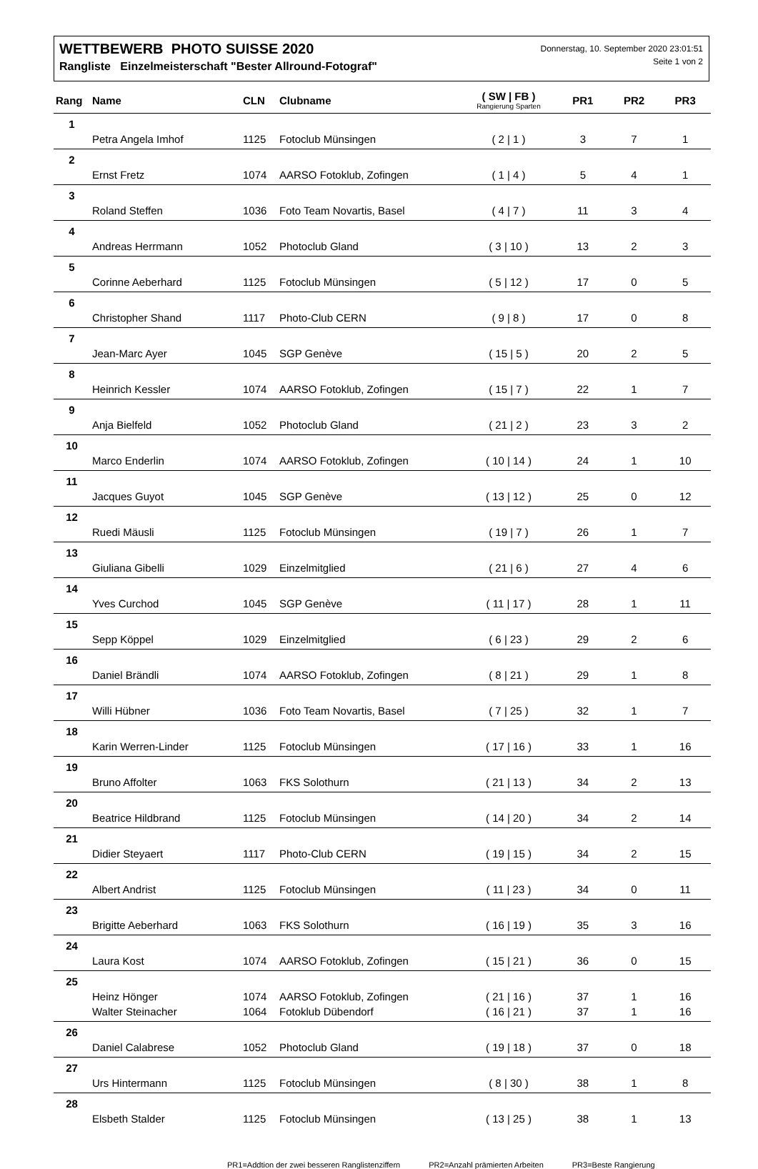WETTBEWERB PHOTO SUISSE 2020
Rangliste Einzelmeisterschaft "Bester Allround-Fotograf"
Donnerstag, 10. September 2020 23:01:51
Seite 1 von 2
| Rang | Name | CLN | Clubname | ( SW / FB ) Rangierung Sparten | PR1 | PR2 | PR3 |
| --- | --- | --- | --- | --- | --- | --- | --- |
| 1 | | | | | | | |
| | Petra Angela Imhof | 1125 | Fotoclub Münsingen | ( 2 / 1 ) | 3 | 7 | 1 |
| 2 | | | | | | | |
| | Ernst Fretz | 1074 | AARSO Fotoklub, Zofingen | ( 1 / 4 ) | 5 | 4 | 1 |
| 3 | | | | | | | |
| | Roland Steffen | 1036 | Foto Team Novartis, Basel | ( 4 / 7 ) | 11 | 3 | 4 |
| 4 | | | | | | | |
| | Andreas Herrmann | 1052 | Photoclub Gland | ( 3 / 10 ) | 13 | 2 | 3 |
| 5 | | | | | | | |
| | Corinne Aeberhard | 1125 | Fotoclub Münsingen | ( 5 / 12 ) | 17 | 0 | 5 |
| 6 | | | | | | | |
| | Christopher Shand | 1117 | Photo-Club CERN | ( 9 / 8 ) | 17 | 0 | 8 |
| 7 | | | | | | | |
| | Jean-Marc Ayer | 1045 | SGP Genève | ( 15 / 5 ) | 20 | 2 | 5 |
| 8 | | | | | | | |
| | Heinrich Kessler | 1074 | AARSO Fotoklub, Zofingen | ( 15 / 7 ) | 22 | 1 | 7 |
| 9 | | | | | | | |
| | Anja Bielfeld | 1052 | Photoclub Gland | ( 21 / 2 ) | 23 | 3 | 2 |
| 10 | | | | | | | |
| | Marco Enderlin | 1074 | AARSO Fotoklub, Zofingen | ( 10 / 14 ) | 24 | 1 | 10 |
| 11 | | | | | | | |
| | Jacques Guyot | 1045 | SGP Genève | ( 13 / 12 ) | 25 | 0 | 12 |
| 12 | | | | | | | |
| | Ruedi Mäusli | 1125 | Fotoclub Münsingen | ( 19 / 7 ) | 26 | 1 | 7 |
| 13 | | | | | | | |
| | Giuliana Gibelli | 1029 | Einzelmitglied | ( 21 / 6 ) | 27 | 4 | 6 |
| 14 | | | | | | | |
| | Yves Curchod | 1045 | SGP Genève | ( 11 / 17 ) | 28 | 1 | 11 |
| 15 | | | | | | | |
| | Sepp Köppel | 1029 | Einzelmitglied | ( 6 / 23 ) | 29 | 2 | 6 |
| 16 | | | | | | | |
| | Daniel Brändli | 1074 | AARSO Fotoklub, Zofingen | ( 8 / 21 ) | 29 | 1 | 8 |
| 17 | | | | | | | |
| | Willi Hübner | 1036 | Foto Team Novartis, Basel | ( 7 / 25 ) | 32 | 1 | 7 |
| 18 | | | | | | | |
| | Karin Werren-Linder | 1125 | Fotoclub Münsingen | ( 17 / 16 ) | 33 | 1 | 16 |
| 19 | | | | | | | |
| | Bruno Affolter | 1063 | FKS Solothurn | ( 21 / 13 ) | 34 | 2 | 13 |
| 20 | | | | | | | |
| | Beatrice Hildbrand | 1125 | Fotoclub Münsingen | ( 14 / 20 ) | 34 | 2 | 14 |
| 21 | | | | | | | |
| | Didier Steyaert | 1117 | Photo-Club CERN | ( 19 / 15 ) | 34 | 2 | 15 |
| 22 | | | | | | | |
| | Albert Andrist | 1125 | Fotoclub Münsingen | ( 11 / 23 ) | 34 | 0 | 11 |
| 23 | | | | | | | |
| | Brigitte Aeberhard | 1063 | FKS Solothurn | ( 16 / 19 ) | 35 | 3 | 16 |
| 24 | | | | | | | |
| | Laura Kost | 1074 | AARSO Fotoklub, Zofingen | ( 15 / 21 ) | 36 | 0 | 15 |
| 25 | | | | | | | |
| | Heinz Hönger | 1074 | AARSO Fotoklub, Zofingen | ( 21 / 16 ) | 37 | 1 | 16 |
| | Walter Steinacher | 1064 | Fotoklub Dübendorf | ( 16 / 21 ) | 37 | 1 | 16 |
| 26 | | | | | | | |
| | Daniel Calabrese | 1052 | Photoclub Gland | ( 19 / 18 ) | 37 | 0 | 18 |
| 27 | | | | | | | |
| | Urs Hintermann | 1125 | Fotoclub Münsingen | ( 8 / 30 ) | 38 | 1 | 8 |
| 28 | | | | | | | |
| | Elsbeth Stalder | 1125 | Fotoclub Münsingen | ( 13 / 25 ) | 38 | 1 | 13 |
PR1=Addtion der zwei besseren Ranglistenziffern PR2=Anzahl prämierten Arbeiten PR3=Beste Rangierung